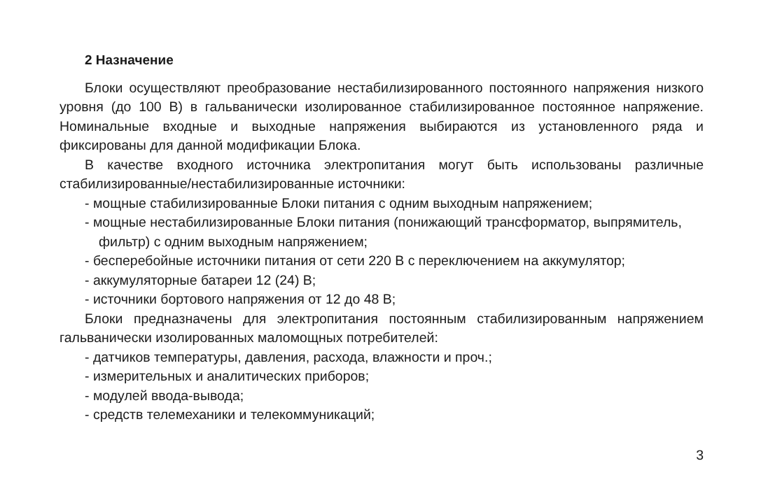2 Назначение
Блоки осуществляют преобразование нестабилизированного постоянного напряжения низкого уровня (до 100 В) в гальванически изолированное стабилизиро­ванное постоянное напряжение. Номинальные входные и выходные напряжения вы­бираются из установленного ряда и фиксированы для данной модификации Блока.
В качестве входного источника электропитания могут быть использованы различные стабилизированные/нестабилизированные источники:
- мощные стабилизированные Блоки питания с одним выходным напряжением;
- мощные нестабилизированные Блоки питания (понижающий трансформа­тор, выпрямитель, фильтр) с одним выходным напряжением;
- бесперебойные источники питания от сети 220 В с переключением на ак­кумулятор;
- аккумуляторные батареи 12 (24) В;
- источники бортового напряжения от 12 до 48 В;
Блоки предназначены для электропитания постоянным стабилизированным напряжением гальванически изолированных маломощных потребителей:
- датчиков температуры, давления, расхода, влажности и проч.;
- измерительных и аналитических приборов;
- модулей ввода-вывода;
- средств телемеханики и телекоммуникаций;
3